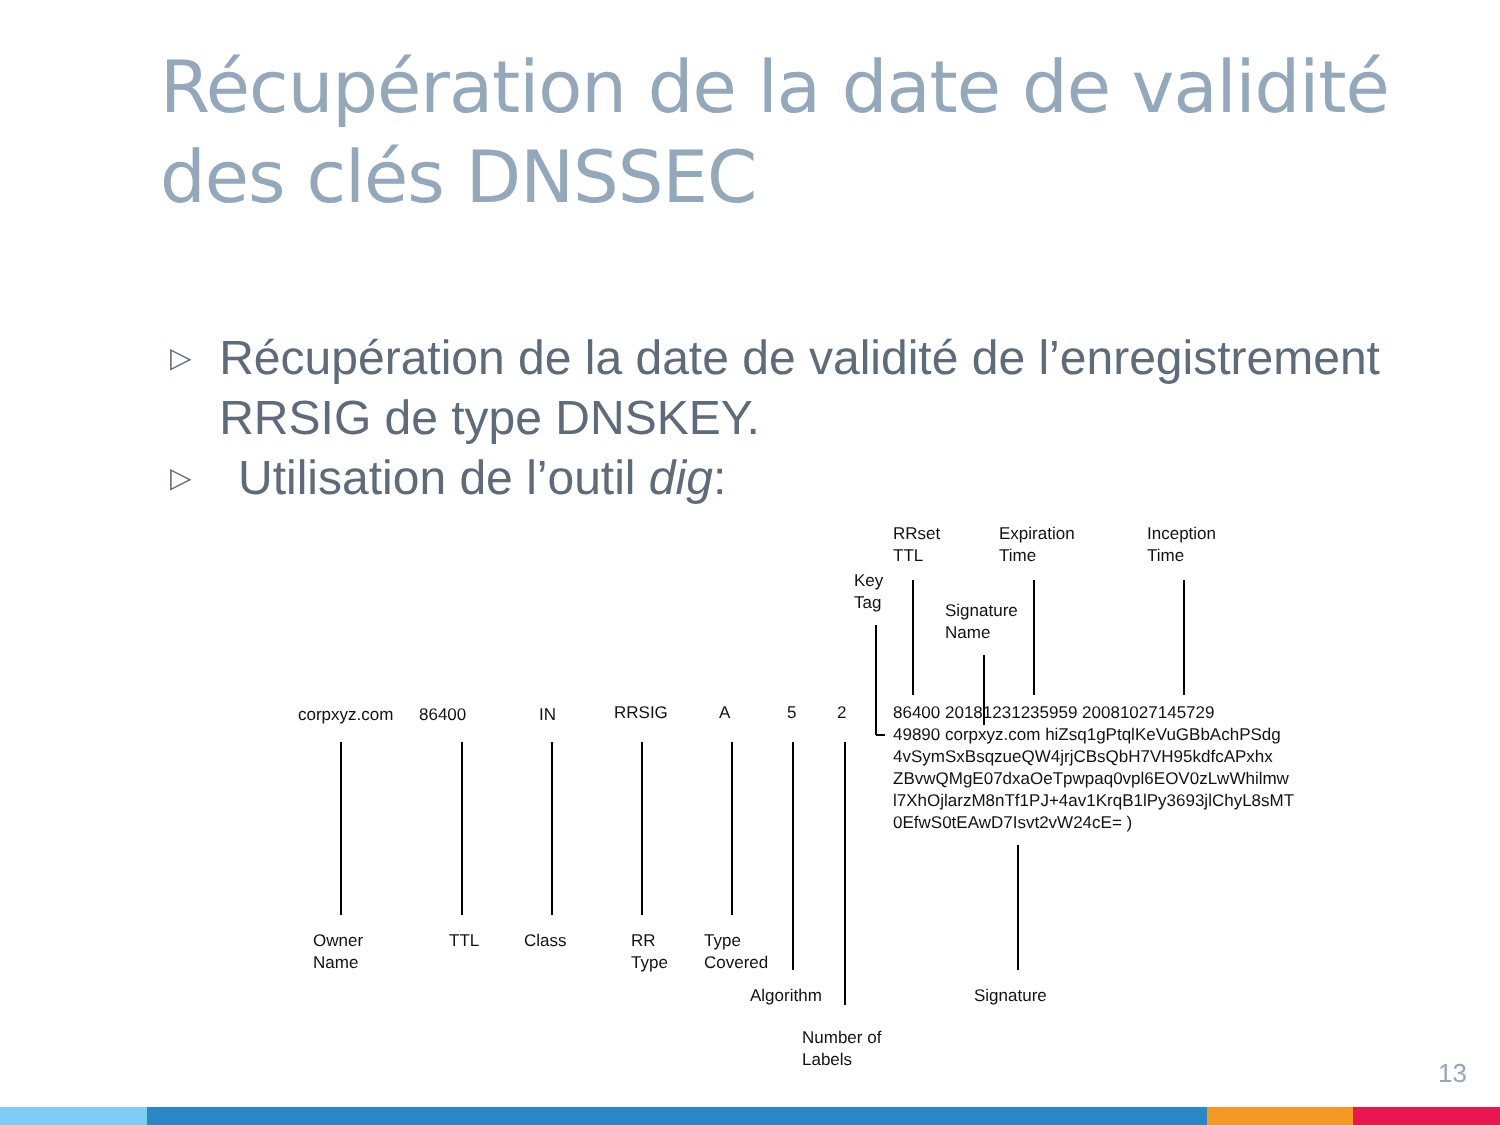Récupération de la date de validité
des clés DNSSEC
▷ Récupération de la date de validité de l’enregistrement RRSIG de type DNSKEY.
▷ Utilisation de l’outil dig:
corpxyz.com 86400 IN RRSIG A 5 2
86400 20181231235959 20081027145729
49890 corpxyz.com hiZsq1gPtqlKeVuGBbAchPSdg
4vSymSxBsqzueQW4jrjCBsQbH7VH95kdfcAPxhx
ZBvwQMgE07dxaOeTpwpaq0vpl6EOV0zLwWhilmw
l7XhOjlarzM8nTf1PJ+4av1KrqB1lPy3693jlChyL8sMT
0EfwS0tEAwD7Isvt2vW24cE= )
RRset
TTL
Expiration
Time
Inception
Time
Key
Tag
Signature
Name
Owner
Name
TTL Class
RR
Type
Type
Covered
Algorithm Signature
Number of
Labels
13